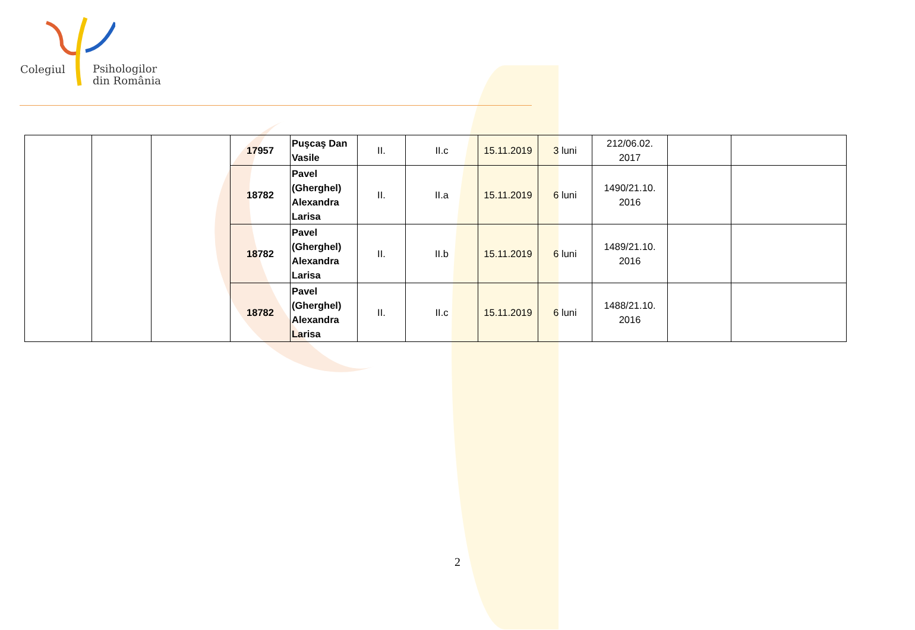Colegiul
Psihologilor
din România
| | | | 17957 | Puşcaş Dan Vasile | II. | II.c | 15.11.2019 | 3 luni | 212/06.02. 2017 | | |
| | | | 18782 | Pavel (Gherghel) Alexandra Larisa | II. | II.a | 15.11.2019 | 6 luni | 1490/21.10. 2016 | | |
| | | | 18782 | Pavel (Gherghel) Alexandra Larisa | II. | II.b | 15.11.2019 | 6 luni | 1489/21.10. 2016 | | |
| | | | 18782 | Pavel (Gherghel) Alexandra Larisa | II. | II.c | 15.11.2019 | 6 luni | 1488/21.10. 2016 | | |
2